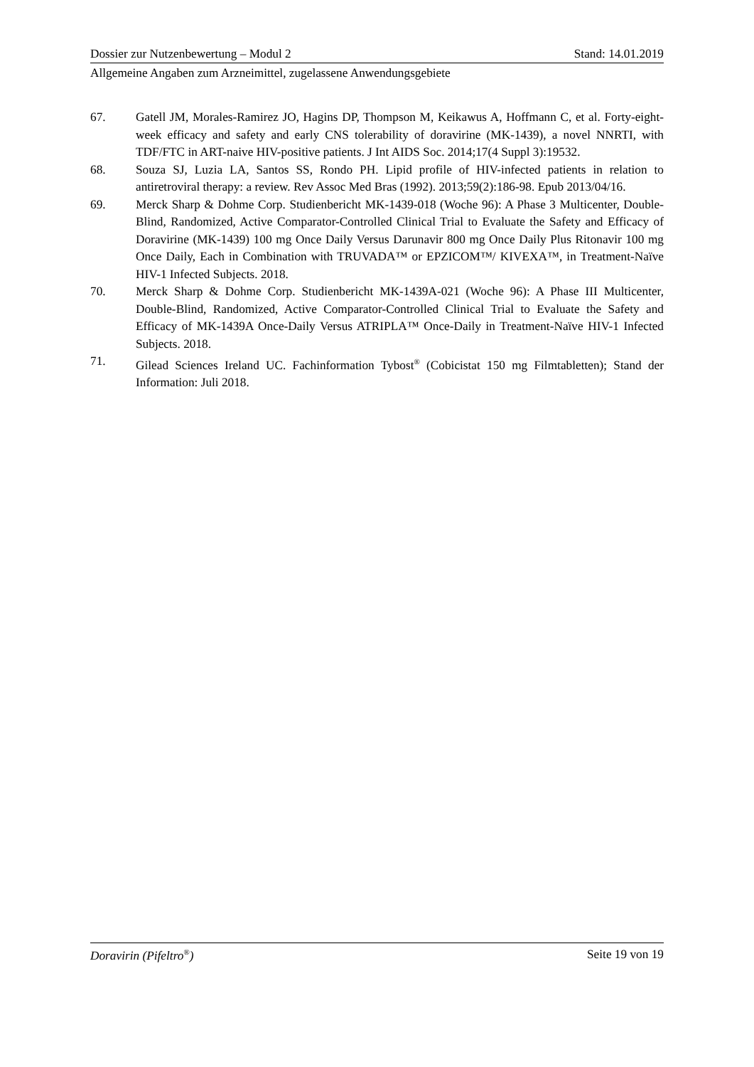Dossier zur Nutzenbewertung – Modul 2 Stand: 14.01.2019
Allgemeine Angaben zum Arzneimittel, zugelassene Anwendungsgebiete
67. Gatell JM, Morales-Ramirez JO, Hagins DP, Thompson M, Keikawus A, Hoffmann C, et al. Forty-eight-week efficacy and safety and early CNS tolerability of doravirine (MK-1439), a novel NNRTI, with TDF/FTC in ART-naive HIV-positive patients. J Int AIDS Soc. 2014;17(4 Suppl 3):19532.
68. Souza SJ, Luzia LA, Santos SS, Rondo PH. Lipid profile of HIV-infected patients in relation to antiretroviral therapy: a review. Rev Assoc Med Bras (1992). 2013;59(2):186-98. Epub 2013/04/16.
69. Merck Sharp & Dohme Corp. Studienbericht MK-1439-018 (Woche 96): A Phase 3 Multicenter, Double-Blind, Randomized, Active Comparator-Controlled Clinical Trial to Evaluate the Safety and Efficacy of Doravirine (MK-1439) 100 mg Once Daily Versus Darunavir 800 mg Once Daily Plus Ritonavir 100 mg Once Daily, Each in Combination with TRUVADA™ or EPZICOM™/ KIVEXA™, in Treatment-Naïve HIV-1 Infected Subjects. 2018.
70. Merck Sharp & Dohme Corp. Studienbericht MK-1439A-021 (Woche 96): A Phase III Multicenter, Double-Blind, Randomized, Active Comparator-Controlled Clinical Trial to Evaluate the Safety and Efficacy of MK-1439A Once-Daily Versus ATRIPLA™ Once-Daily in Treatment-Naïve HIV-1 Infected Subjects. 2018.
71. Gilead Sciences Ireland UC. Fachinformation Tybost<sup>®</sup> (Cobicistat 150 mg Filmtabletten); Stand der Information: Juli 2018.
Doravirin (Pifeltro<sup>®</sup>) Seite 19 von 19